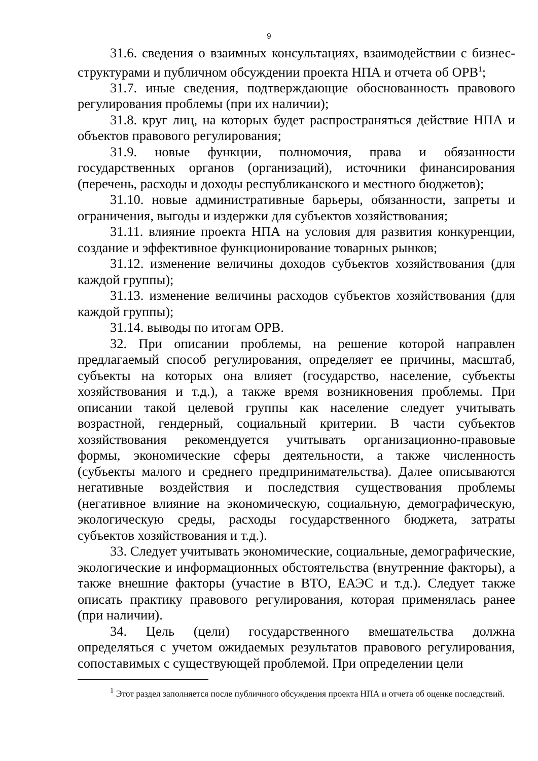9
31.6. сведения о взаимных консультациях, взаимодействии с бизнес-структурами и публичном обсуждении проекта НПА и отчета об ОРВ<sup>1</sup>;
31.7. иные сведения, подтверждающие обоснованность правового регулирования проблемы (при их наличии);
31.8. круг лиц, на которых будет распространяться действие НПА и объектов правового регулирования;
31.9. новые функции, полномочия, права и обязанности государственных органов (организаций), источники финансирования (перечень, расходы и доходы республиканского и местного бюджетов);
31.10. новые административные барьеры, обязанности, запреты и ограничения, выгоды и издержки для субъектов хозяйствования;
31.11. влияние проекта НПА на условия для развития конкуренции, создание и эффективное функционирование товарных рынков;
31.12. изменение величины доходов субъектов хозяйствования (для каждой группы);
31.13. изменение величины расходов субъектов хозяйствования (для каждой группы);
31.14. выводы по итогам ОРВ.
32. При описании проблемы, на решение которой направлен предлагаемый способ регулирования, определяет ее причины, масштаб, субъекты на которых она влияет (государство, население, субъекты хозяйствования и т.д.), а также время возникновения проблемы. При описании такой целевой группы как население следует учитывать возрастной, гендерный, социальный критерии. В части субъектов хозяйствования рекомендуется учитывать организационно-правовые формы, экономические сферы деятельности, а также численность (субъекты малого и среднего предпринимательства). Далее описываются негативные воздействия и последствия существования проблемы (негативное влияние на экономическую, социальную, демографическую, экологическую среды, расходы государственного бюджета, затраты субъектов хозяйствования и т.д.).
33. Следует учитывать экономические, социальные, демографические, экологические и информационных обстоятельства (внутренние факторы), а также внешние факторы (участие в ВТО, ЕАЭС и т.д.). Следует также описать практику правового регулирования, которая применялась ранее (при наличии).
34. Цель (цели) государственного вмешательства должна определяться с учетом ожидаемых результатов правового регулирования, сопоставимых с существующей проблемой. При определении цели
<sup>1</sup> Этот раздел заполняется после публичного обсуждения проекта НПА и отчета об оценке последствий.